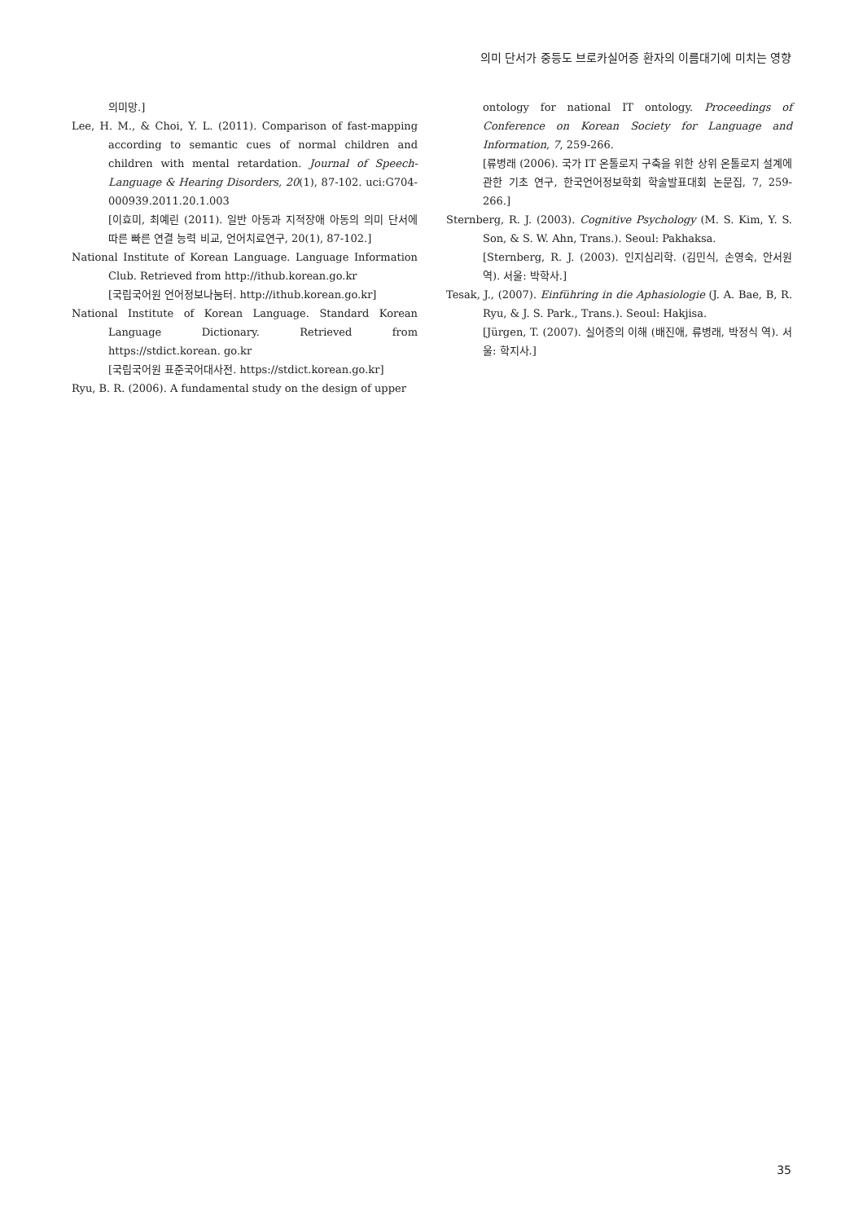의미 단서가 중등도 브로카실어증 환자의 이름대기에 미치는 영향
의미망.]
Lee, H. M., & Choi, Y. L. (2011). Comparison of fast-mapping according to semantic cues of normal children and children with mental retardation. Journal of Speech-Language & Hearing Disorders, 20(1), 87-102. uci:G704-000939.2011.20.1.003
[이효미, 최예린 (2011). 일반 아동과 지적장애 아동의 의미 단서에 따른 빠른 연결 능력 비교, 언어치료연구, 20(1), 87-102.]
National Institute of Korean Language. Language Information Club. Retrieved from http://ithub.korean.go.kr
[국립국어원 언어정보나눔터. http://ithub.korean.go.kr]
National Institute of Korean Language. Standard Korean Language Dictionary. Retrieved from https://stdict.korean. go.kr
[국립국어원 표준국어대사전. https://stdict.korean.go.kr]
Ryu, B. R. (2006). A fundamental study on the design of upper
ontology for national IT ontology. Proceedings of Conference on Korean Society for Language and Information, 7, 259-266.
[류병래 (2006). 국가 IT 온톨로지 구축을 위한 상위 온톨로지 설계에 관한 기초 연구, 한국언어정보학회 학술발표대회 논문집, 7, 259-266.]
Sternberg, R. J. (2003). Cognitive Psychology (M. S. Kim, Y. S. Son, & S. W. Ahn, Trans.). Seoul: Pakhaksa.
[Sternberg, R. J. (2003). 인지심리학. (김민식, 손영숙, 안서원 역). 서울: 박학사.]
Tesak, J., (2007). Einführing in die Aphasiologie (J. A. Bae, B, R. Ryu, & J. S. Park., Trans.). Seoul: Hakjisa.
[Jürgen, T. (2007). 실어증의 이해 (배진애, 류병래, 박정식 역). 서울: 학지사.]
35